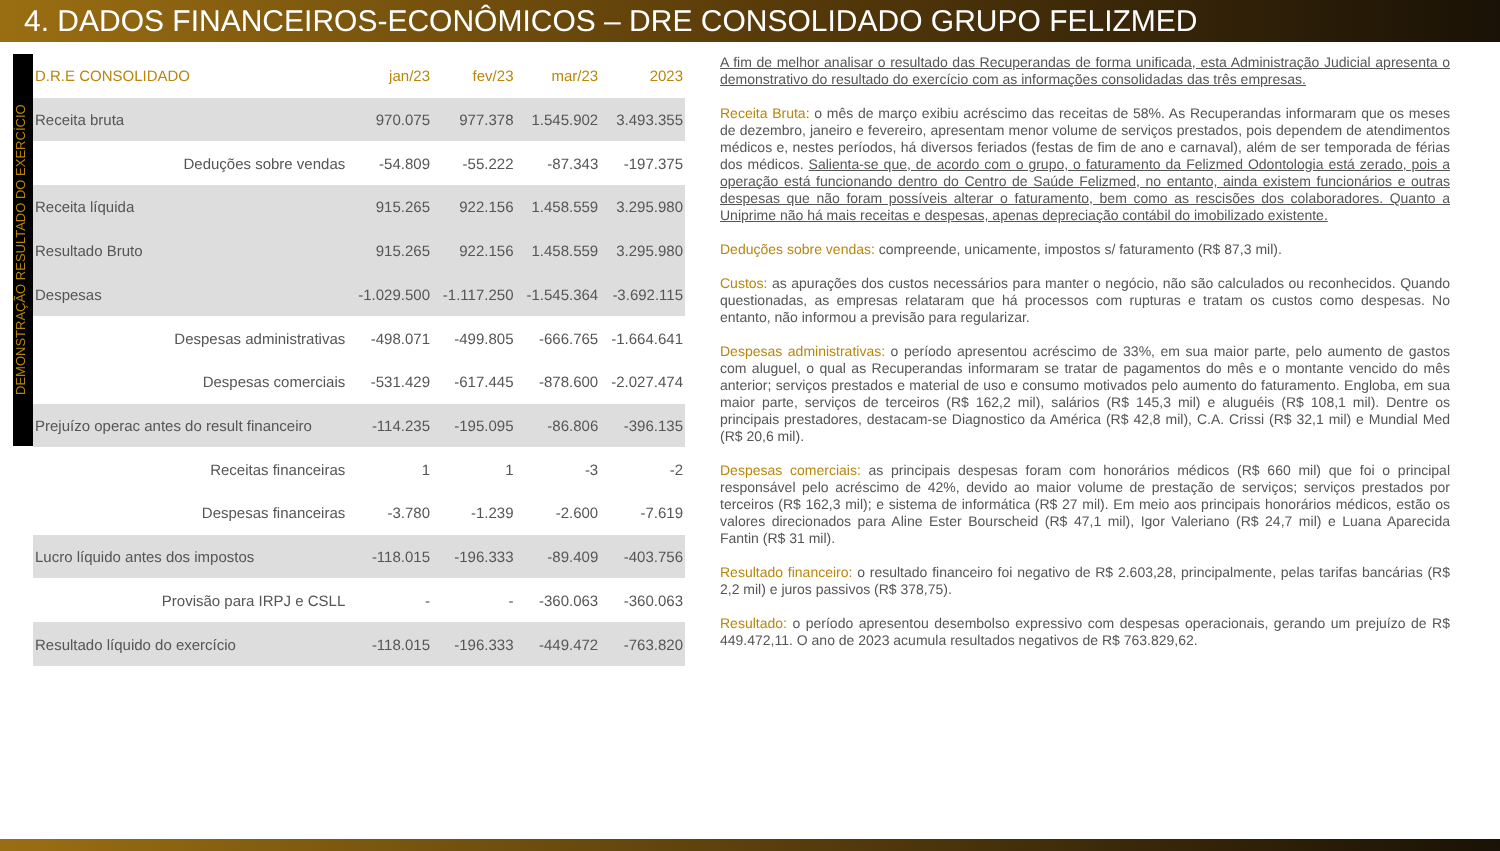4. DADOS FINANCEIROS-ECONÔMICOS – DRE CONSOLIDADO GRUPO FELIZMED
DEMONSTRAÇÃO RESULTADO DO EXERCÍCIO
| D.R.E CONSOLIDADO | jan/23 | fev/23 | mar/23 | 2023 |
| --- | --- | --- | --- | --- |
| Receita bruta | 970.075 | 977.378 | 1.545.902 | 3.493.355 |
| Deduções sobre vendas | -54.809 | -55.222 | -87.343 | -197.375 |
| Receita líquida | 915.265 | 922.156 | 1.458.559 | 3.295.980 |
| Resultado Bruto | 915.265 | 922.156 | 1.458.559 | 3.295.980 |
| Despesas | -1.029.500 | -1.117.250 | -1.545.364 | -3.692.115 |
| Despesas administrativas | -498.071 | -499.805 | -666.765 | -1.664.641 |
| Despesas comerciais | -531.429 | -617.445 | -878.600 | -2.027.474 |
| Prejuízo operac antes do result financeiro | -114.235 | -195.095 | -86.806 | -396.135 |
| Receitas financeiras | 1 | 1 | -3 | -2 |
| Despesas financeiras | -3.780 | -1.239 | -2.600 | -7.619 |
| Lucro líquido antes dos impostos | -118.015 | -196.333 | -89.409 | -403.756 |
| Provisão para IRPJ e CSLL | - | - | -360.063 | -360.063 |
| Resultado líquido do exercício | -118.015 | -196.333 | -449.472 | -763.820 |
A fim de melhor analisar o resultado das Recuperandas de forma unificada, esta Administração Judicial apresenta o demonstrativo do resultado do exercício com as informações consolidadas das três empresas.
Receita Bruta: o mês de março exibiu acréscimo das receitas de 58%. As Recuperandas informaram que os meses de dezembro, janeiro e fevereiro, apresentam menor volume de serviços prestados, pois dependem de atendimentos médicos e, nestes períodos, há diversos feriados (festas de fim de ano e carnaval), além de ser temporada de férias dos médicos. Salienta-se que, de acordo com o grupo, o faturamento da Felizmed Odontologia está zerado, pois a operação está funcionando dentro do Centro de Saúde Felizmed, no entanto, ainda existem funcionários e outras despesas que não foram possíveis alterar o faturamento, bem como as rescisões dos colaboradores. Quanto a Uniprime não há mais receitas e despesas, apenas depreciação contábil do imobilizado existente.
Deduções sobre vendas: compreende, unicamente, impostos s/ faturamento (R$ 87,3 mil).
Custos: as apurações dos custos necessários para manter o negócio, não são calculados ou reconhecidos. Quando questionadas, as empresas relataram que há processos com rupturas e tratam os custos como despesas. No entanto, não informou a previsão para regularizar.
Despesas administrativas: o período apresentou acréscimo de 33%, em sua maior parte, pelo aumento de gastos com aluguel, o qual as Recuperandas informaram se tratar de pagamentos do mês e o montante vencido do mês anterior; serviços prestados e material de uso e consumo motivados pelo aumento do faturamento. Engloba, em sua maior parte, serviços de terceiros (R$ 162,2 mil), salários (R$ 145,3 mil) e aluguéis (R$ 108,1 mil). Dentre os principais prestadores, destacam-se Diagnostico da América (R$ 42,8 mil), C.A. Crissi (R$ 32,1 mil) e Mundial Med (R$ 20,6 mil).
Despesas comerciais: as principais despesas foram com honorários médicos (R$ 660 mil) que foi o principal responsável pelo acréscimo de 42%, devido ao maior volume de prestação de serviços; serviços prestados por terceiros (R$ 162,3 mil); e sistema de informática (R$ 27 mil). Em meio aos principais honorários médicos, estão os valores direcionados para Aline Ester Bourscheid (R$ 47,1 mil), Igor Valeriano (R$ 24,7 mil) e Luana Aparecida Fantin (R$ 31 mil).
Resultado financeiro: o resultado financeiro foi negativo de R$ 2.603,28, principalmente, pelas tarifas bancárias (R$ 2,2 mil) e juros passivos (R$ 378,75).
Resultado: o período apresentou desembolso expressivo com despesas operacionais, gerando um prejuízo de R$ 449.472,11. O ano de 2023 acumula resultados negativos de R$ 763.829,62.